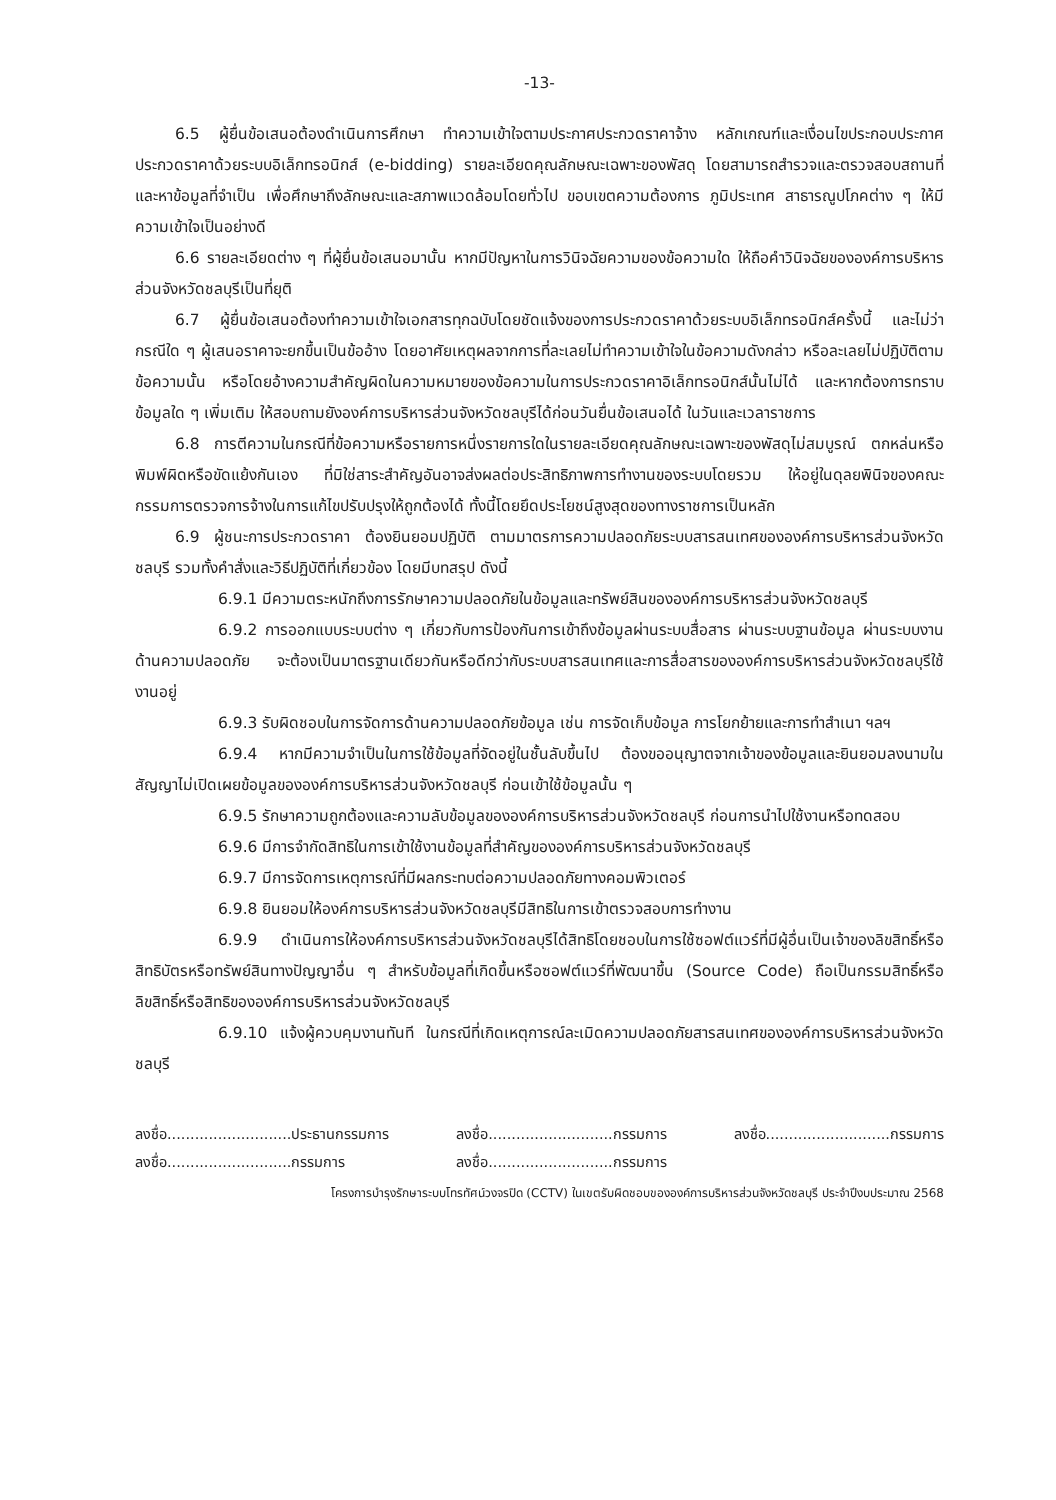-13-
6.5 ผู้ยื่นข้อเสนอต้องดำเนินการศึกษา ทำความเข้าใจตามประกาศประกวดราคาจ้าง หลักเกณฑ์และเงื่อนไขประกอบประกาศประกวดราคาด้วยระบบอิเล็กทรอนิกส์ (e-bidding) รายละเอียดคุณลักษณะเฉพาะของพัสดุ โดยสามารถสำรวจและตรวจสอบสถานที่และหาข้อมูลที่จำเป็น เพื่อศึกษาถึงลักษณะและสภาพแวดล้อมโดยทั่วไป ขอบเขตความต้องการ ภูมิประเทศ สาธารณูปโภคต่าง ๆ ให้มีความเข้าใจเป็นอย่างดี
6.6 รายละเอียดต่าง ๆ ที่ผู้ยื่นข้อเสนอมานั้น หากมีปัญหาในการวินิจฉัยความของข้อความใด ให้ถือคำวินิจฉัยขององค์การบริหารส่วนจังหวัดชลบุรีเป็นที่ยุติ
6.7 ผู้ยื่นข้อเสนอต้องทำความเข้าใจเอกสารทุกฉบับโดยชัดแจ้งของการประกวดราคาด้วยระบบอิเล็กทรอนิกส์ครั้งนี้ และไม่ว่ากรณีใด ๆ ผู้เสนอราคาจะยกขึ้นเป็นข้ออ้าง โดยอาศัยเหตุผลจากการที่ละเลยไม่ทำความเข้าใจในข้อความดังกล่าว หรือละเลยไม่ปฏิบัติตามข้อความนั้น หรือโดยอ้างความสำคัญผิดในความหมายของข้อความในการประกวดราคาอิเล็กทรอนิกส์นั้นไม่ได้ และหากต้องการทราบข้อมูลใด ๆ เพิ่มเติม ให้สอบถามยังองค์การบริหารส่วนจังหวัดชลบุรีได้ก่อนวันยื่นข้อเสนอได้ ในวันและเวลาราชการ
6.8 การตีความในกรณีที่ข้อความหรือรายการหนึ่งรายการใดในรายละเอียดคุณลักษณะเฉพาะของพัสดุไม่สมบูรณ์ ตกหล่นหรือพิมพ์ผิดหรือขัดแย้งกันเอง ที่มิใช่สาระสำคัญอันอาจส่งผลต่อประสิทธิภาพการทำงานของระบบโดยรวม ให้อยู่ในดุลยพินิจของคณะกรรมการตรวจการจ้างในการแก้ไขปรับปรุงให้ถูกต้องได้ ทั้งนี้โดยยึดประโยชน์สูงสุดของทางราชการเป็นหลัก
6.9 ผู้ชนะการประกวดราคา ต้องยินยอมปฏิบัติ ตามมาตรการความปลอดภัยระบบสารสนเทศขององค์การบริหารส่วนจังหวัดชลบุรี รวมทั้งคำสั่งและวิธีปฏิบัติที่เกี่ยวข้อง โดยมีบทสรุป ดังนี้
6.9.1 มีความตระหนักถึงการรักษาความปลอดภัยในข้อมูลและทรัพย์สินขององค์การบริหารส่วนจังหวัดชลบุรี
6.9.2 การออกแบบระบบต่าง ๆ เกี่ยวกับการป้องกันการเข้าถึงข้อมูลผ่านระบบสื่อสาร ผ่านระบบฐานข้อมูล ผ่านระบบงานด้านความปลอดภัย จะต้องเป็นมาตรฐานเดียวกันหรือดีกว่ากับระบบสารสนเทศและการสื่อสารขององค์การบริหารส่วนจังหวัดชลบุรีใช้งานอยู่
6.9.3 รับผิดชอบในการจัดการด้านความปลอดภัยข้อมูล เช่น การจัดเก็บข้อมูล การโยกย้ายและการทำสำเนา ฯลฯ
6.9.4 หากมีความจำเป็นในการใช้ข้อมูลที่จัดอยู่ในชั้นลับขึ้นไป ต้องขออนุญาตจากเจ้าของข้อมูลและยินยอมลงนามในสัญญาไม่เปิดเผยข้อมูลขององค์การบริหารส่วนจังหวัดชลบุรี ก่อนเข้าใช้ข้อมูลนั้น ๆ
6.9.5 รักษาความถูกต้องและความลับข้อมูลขององค์การบริหารส่วนจังหวัดชลบุรี ก่อนการนำไปใช้งานหรือทดสอบ
6.9.6 มีการจำกัดสิทธิในการเข้าใช้งานข้อมูลที่สำคัญขององค์การบริหารส่วนจังหวัดชลบุรี
6.9.7 มีการจัดการเหตุการณ์ที่มีผลกระทบต่อความปลอดภัยทางคอมพิวเตอร์
6.9.8 ยินยอมให้องค์การบริหารส่วนจังหวัดชลบุรีมีสิทธิในการเข้าตรวจสอบการทำงาน
6.9.9 ดำเนินการให้องค์การบริหารส่วนจังหวัดชลบุรีได้สิทธิโดยชอบในการใช้ซอฟต์แวร์ที่มีผู้อื่นเป็นเจ้าของลิขสิทธิ์หรือสิทธิบัตรหรือทรัพย์สินทางปัญญาอื่น ๆ สำหรับข้อมูลที่เกิดขึ้นหรือซอฟต์แวร์ที่พัฒนาขึ้น (Source Code) ถือเป็นกรรมสิทธิ์หรือลิขสิทธิ์หรือสิทธิขององค์การบริหารส่วนจังหวัดชลบุรี
6.9.10 แจ้งผู้ควบคุมงานทันที ในกรณีที่เกิดเหตุการณ์ละเมิดความปลอดภัยสารสนเทศขององค์การบริหารส่วนจังหวัดชลบุรี
ลงชื่อ...........................ประธานกรรมการ
ลงชื่อ...........................กรรมการ
ลงชื่อ...........................กรรมการ
ลงชื่อ...........................กรรมการ
ลงชื่อ...........................กรรมการ
โครงการบำรุงรักษาระบบโทรทัศน์วงจรปิด (CCTV) ในเขตรับผิดชอบขององค์การบริหารส่วนจังหวัดชลบุรี ประจำปีงบประมาณ 2568